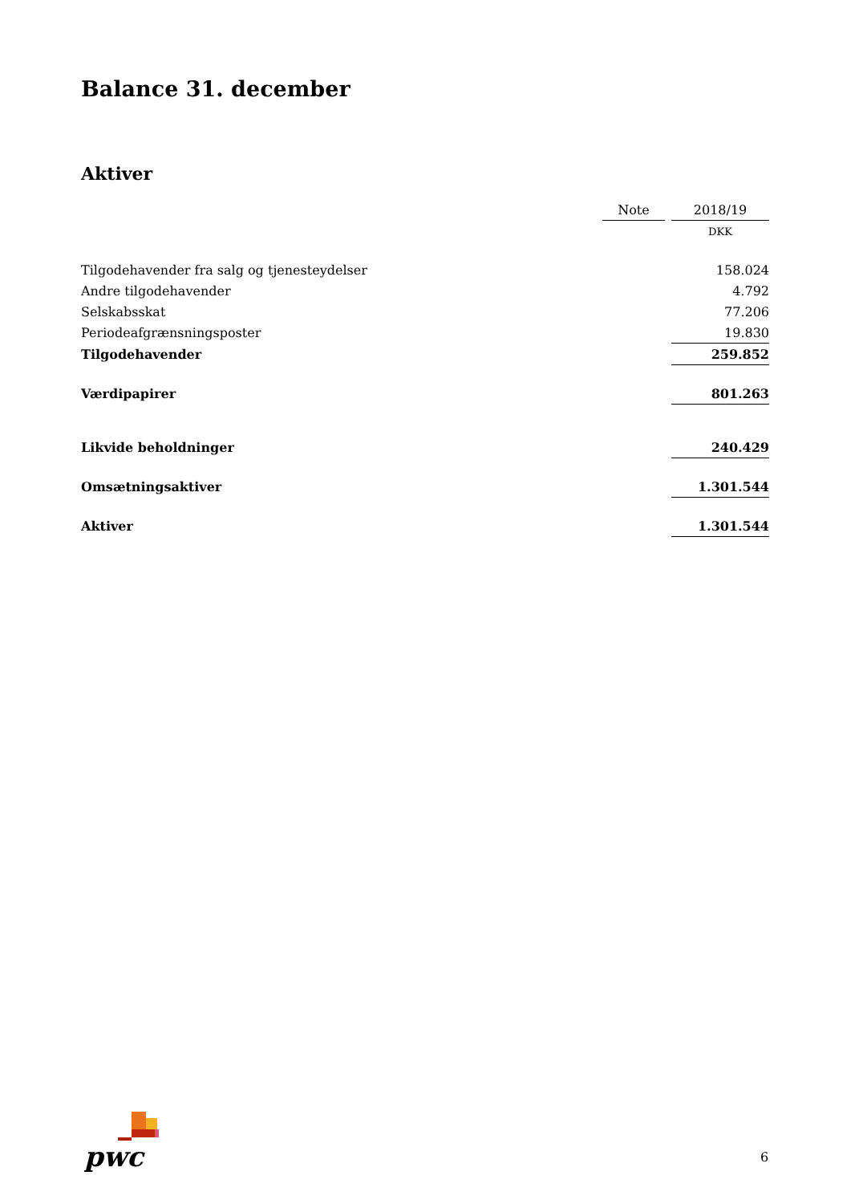Balance 31. december
Aktiver
| | Note | | 2018/19 |
| --- | --- | --- | --- |
| | | | DKK |
| Tilgodehavender fra salg og tjenesteydelser | | | 158.024 |
| Andre tilgodehavender | | | 4.792 |
| Selskabsskat | | | 77.206 |
| Periodeafgrænsningsposter | | | 19.830 |
| Tilgodehavender | | | 259.852 |
| Værdipapirer | | | 801.263 |
| Likvide beholdninger | | | 240.429 |
| Omsætningsaktiver | | | 1.301.544 |
| Aktiver | | | 1.301.544 |
pwc
6